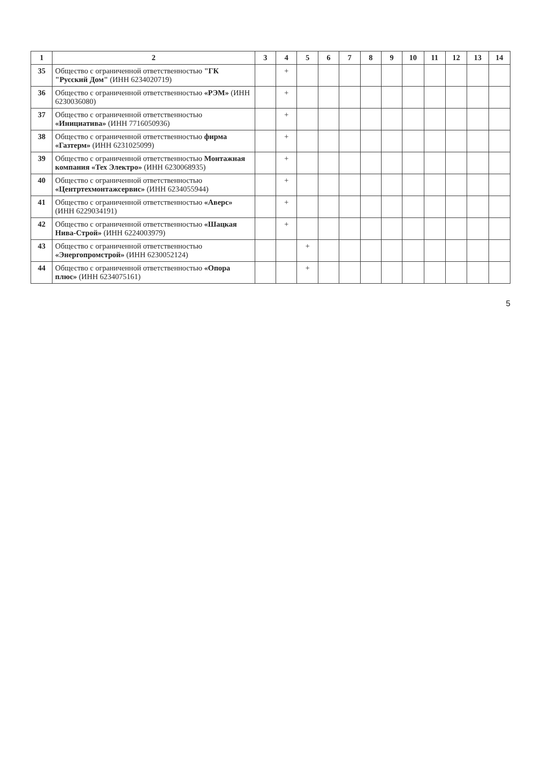| 1 | 2 | 3 | 4 | 5 | 6 | 7 | 8 | 9 | 10 | 11 | 12 | 13 | 14 |
| --- | --- | --- | --- | --- | --- | --- | --- | --- | --- | --- | --- | --- | --- |
| 35 | Общество с ограниченной ответственностью "ГК "Русский Дом" (ИНН 6234020719) | | + | | | | | | | | | | |
| 36 | Общество с ограниченной ответственностью «РЭМ» (ИНН 6230036080) | | + | | | | | | | | | | |
| 37 | Общество с ограниченной ответственностью «Инициатива» (ИНН 7716050936) | | + | | | | | | | | | | |
| 38 | Общество с ограниченной ответственностью фирма «Газтерм» (ИНН 6231025099) | | + | | | | | | | | | | |
| 39 | Общество с ограниченной ответственностью Монтажная компания «Тех Электро» (ИНН 6230068935) | | + | | | | | | | | | | |
| 40 | Общество с ограниченной ответственностью «Центртехмонтажсервис» (ИНН 6234055944) | | + | | | | | | | | | | |
| 41 | Общество с ограниченной ответственностью «Аверс» (ИНН 6229034191) | | + | | | | | | | | | | |
| 42 | Общество с ограниченной ответственностью «Шацкая Нива-Строй» (ИНН 6224003979) | | + | | | | | | | | | | |
| 43 | Общество с ограниченной ответственностью «Энергопромстрой» (ИНН 6230052124) | | | + | | | | | | | | | |
| 44 | Общество с ограниченной ответственностью «Опора плюс» (ИНН 6234075161) | | | + | | | | | | | | | |
5